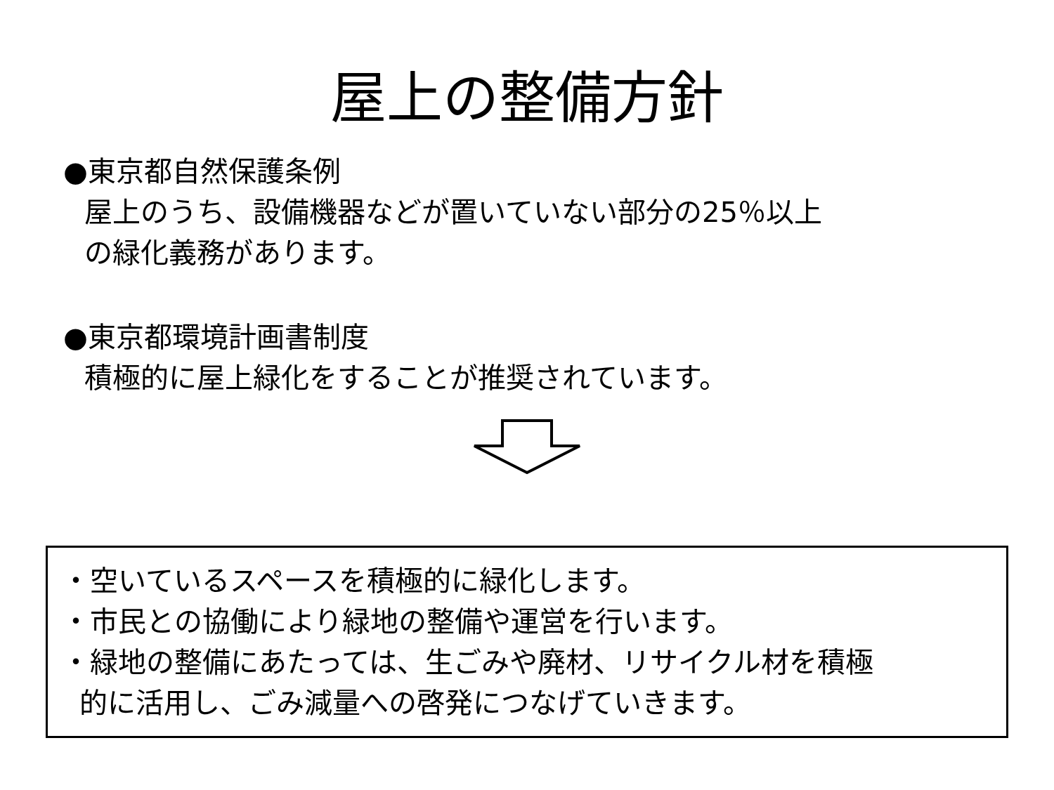屋上の整備方針
●東京都自然保護条例
屋上のうち、設備機器などが置いていない部分の25％以上
の緑化義務があります。
●東京都環境計画書制度
積極的に屋上緑化をすることが推奨されています。
・空いているスペースを積極的に緑化します。
・市民との協働により緑地の整備や運営を行います。
・緑地の整備にあたっては、生ごみや廃材、リサイクル材を積極
的に活用し、ごみ減量への啓発につなげていきます。